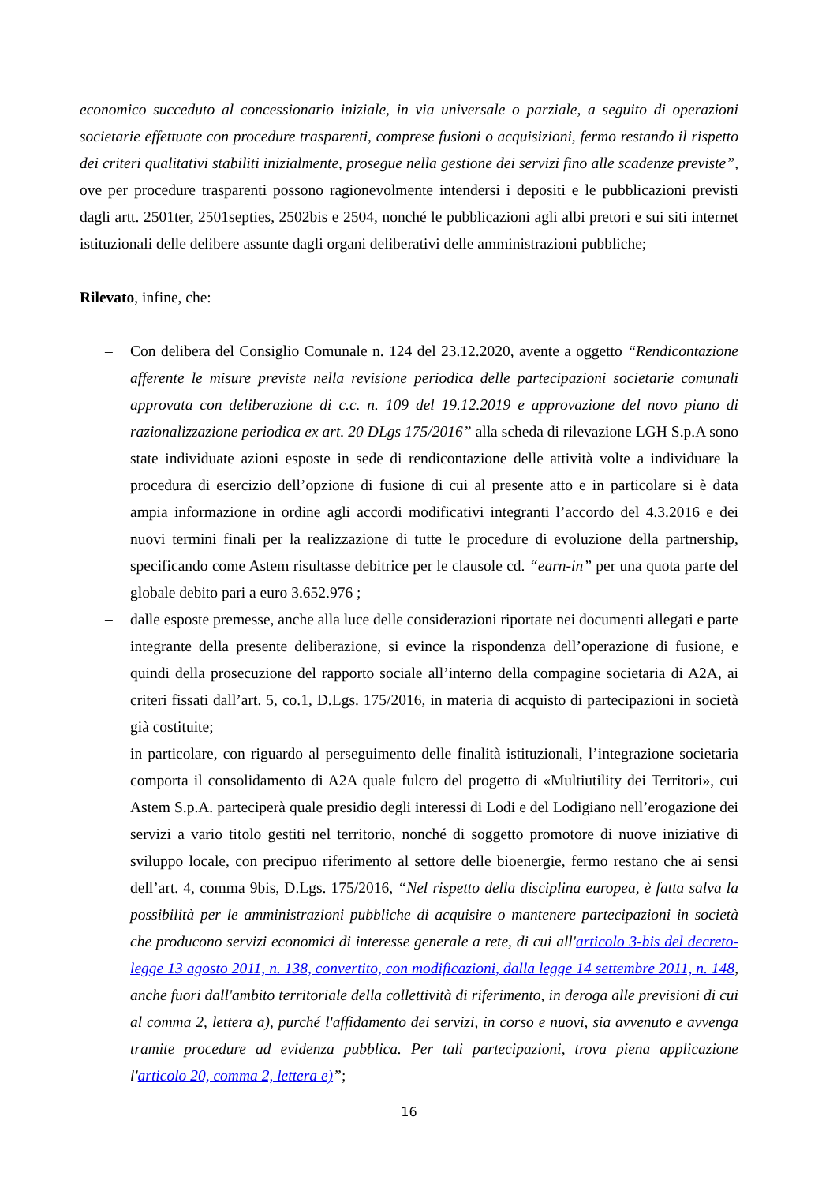economico succeduto al concessionario iniziale, in via universale o parziale, a seguito di operazioni societarie effettuate con procedure trasparenti, comprese fusioni o acquisizioni, fermo restando il rispetto dei criteri qualitativi stabiliti inizialmente, prosegue nella gestione dei servizi fino alle scadenze previste”, ove per procedure trasparenti possono ragionevolmente intendersi i depositi e le pubblicazioni previsti dagli artt. 2501ter, 2501septies, 2502bis e 2504, nonché le pubblicazioni agli albi pretori e sui siti internet istituzionali delle delibere assunte dagli organi deliberativi delle amministrazioni pubbliche;
Rilevato, infine, che:
– Con delibera del Consiglio Comunale n. 124 del 23.12.2020, avente a oggetto “Rendicontazione afferente le misure previste nella revisione periodica delle partecipazioni societarie comunali approvata con deliberazione di c.c. n. 109 del 19.12.2019 e approvazione del novo piano di razionalizzazione periodica ex art. 20 DLgs 175/2016” alla scheda di rilevazione LGH S.p.A sono state individuate azioni esposte in sede di rendicontazione delle attività volte a individuare la procedura di esercizio dell’opzione di fusione di cui al presente atto e in particolare si è data ampia informazione in ordine agli accordi modificativi integranti l’accordo del 4.3.2016 e dei nuovi termini finali per la realizzazione di tutte le procedure di evoluzione della partnership, specificando come Astem risultasse debitrice per le clausole cd. “earn-in” per una quota parte del globale debito pari a euro 3.652.976 ;
– dalle esposte premesse, anche alla luce delle considerazioni riportate nei documenti allegati e parte integrante della presente deliberazione, si evince la rispondenza dell’operazione di fusione, e quindi della prosecuzione del rapporto sociale all’interno della compagine societaria di A2A, ai criteri fissati dall’art. 5, co.1, D.Lgs. 175/2016, in materia di acquisto di partecipazioni in società già costituite;
– in particolare, con riguardo al perseguimento delle finalità istituzionali, l’integrazione societaria comporta il consolidamento di A2A quale fulcro del progetto di «Multiutility dei Territori», cui Astem S.p.A. parteciperà quale presidio degli interessi di Lodi e del Lodigiano nell’erogazione dei servizi a vario titolo gestiti nel territorio, nonché di soggetto promotore di nuove iniziative di sviluppo locale, con precipuo riferimento al settore delle bioenergie, fermo restano che ai sensi dell’art. 4, comma 9bis, D.Lgs. 175/2016, “Nel rispetto della disciplina europea, è fatta salva la possibilità per le amministrazioni pubbliche di acquisire o mantenere partecipazioni in società che producono servizi economici di interesse generale a rete, di cui all'articolo 3-bis del decreto-legge 13 agosto 2011, n. 138, convertito, con modificazioni, dalla legge 14 settembre 2011, n. 148, anche fuori dall'ambito territoriale della collettività di riferimento, in deroga alle previsioni di cui al comma 2, lettera a), purché l'affidamento dei servizi, in corso e nuovi, sia avvenuto e avvenga tramite procedure ad evidenza pubblica. Per tali partecipazioni, trova piena applicazione l'articolo 20, comma 2, lettera e)”;
16